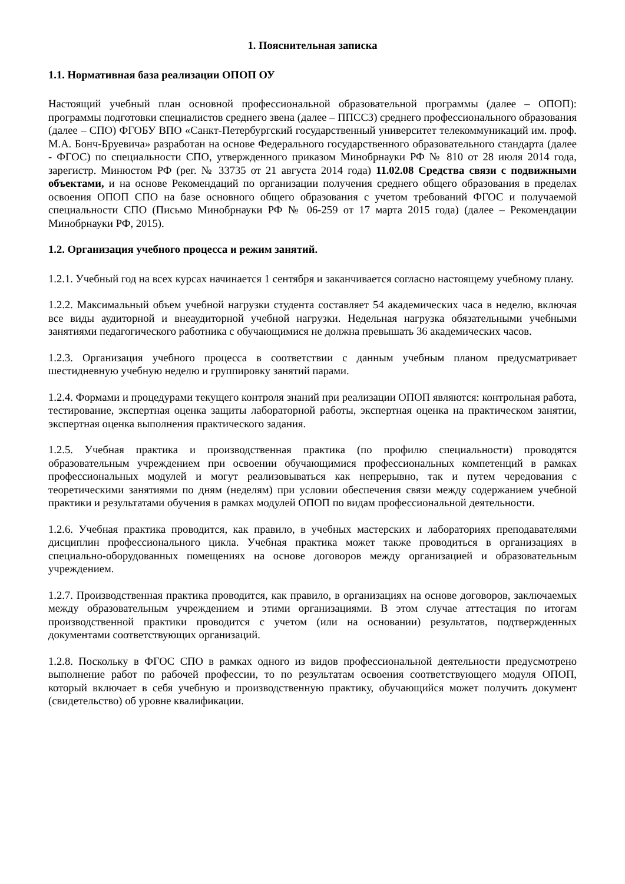1. Пояснительная записка
1.1. Нормативная база реализации ОПОП ОУ
Настоящий учебный план основной профессиональной образовательной программы (далее – ОПОП): программы подготовки специалистов среднего звена (далее – ППССЗ) среднего профессионального образования (далее – СПО) ФГОБУ ВПО «Санкт-Петербургский государственный университет телекоммуникаций им. проф. М.А. Бонч-Бруевича» разработан на основе Федерального государственного образовательного стандарта (далее - ФГОС) по специальности СПО, утвержденного приказом Минобрнауки РФ № 810 от 28 июля 2014 года, зарегистр. Минюстом РФ (рег. № 33735 от 21 августа 2014 года) 11.02.08 Средства связи с подвижными объектами, и на основе Рекомендаций по организации получения среднего общего образования в пределах освоения ОПОП СПО на базе основного общего образования с учетом требований ФГОС и получаемой специальности СПО (Письмо Минобрнауки РФ № 06-259 от 17 марта 2015 года) (далее – Рекомендации Минобрнауки РФ, 2015).
1.2. Организация учебного процесса и режим занятий.
1.2.1. Учебный год на всех курсах начинается 1 сентября и заканчивается согласно настоящему учебному плану.
1.2.2. Максимальный объем учебной нагрузки студента составляет 54 академических часа в неделю, включая все виды аудиторной и внеаудиторной учебной нагрузки. Недельная нагрузка обязательными учебными занятиями педагогического работника с обучающимися не должна превышать 36 академических часов.
1.2.3. Организация учебного процесса в соответствии с данным учебным планом предусматривает шестидневную учебную неделю и группировку занятий парами.
1.2.4. Формами и процедурами текущего контроля знаний при реализации ОПОП являются: контрольная работа, тестирование, экспертная оценка защиты лабораторной работы, экспертная оценка на практическом занятии, экспертная оценка выполнения практического задания.
1.2.5. Учебная практика и производственная практика (по профилю специальности) проводятся образовательным учреждением при освоении обучающимися профессиональных компетенций в рамках профессиональных модулей и могут реализовываться как непрерывно, так и путем чередования с теоретическими занятиями по дням (неделям) при условии обеспечения связи между содержанием учебной практики и результатами обучения в рамках модулей ОПОП по видам профессиональной деятельности.
1.2.6. Учебная практика проводится, как правило, в учебных мастерских и лабораториях преподавателями дисциплин профессионального цикла. Учебная практика может также проводиться в организациях в специально-оборудованных помещениях на основе договоров между организацией и образовательным учреждением.
1.2.7. Производственная практика проводится, как правило, в организациях на основе договоров, заключаемых между образовательным учреждением и этими организациями. В этом случае аттестация по итогам производственной практики проводится с учетом (или на основании) результатов, подтвержденных документами соответствующих организаций.
1.2.8. Поскольку в ФГОС СПО в рамках одного из видов профессиональной деятельности предусмотрено выполнение работ по рабочей профессии, то по результатам освоения соответствующего модуля ОПОП, который включает в себя учебную и производственную практику, обучающийся может получить документ (свидетельство) об уровне квалификации.